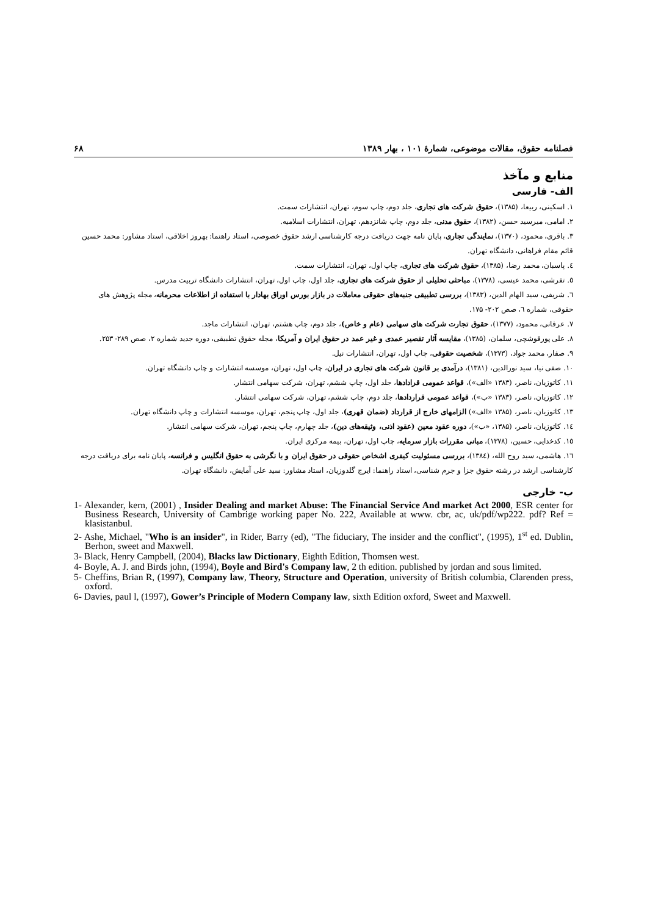فصلنامه حقوق، مقالات موضوعی، شمارۀ ۱۰۱ ، بهار ۱۳۸۹ ۶۸
منابع و مآخذ
الف- فارسی
۱. اسکینی، ربیعا، (۱۳۸۵)، حقوق شرکت های تجاری، جلد دوم، چاپ سوم، تهران، انتشارات سمت.
۲. امامی، میرسید حسن، (۱۳۸۲)، حقوق مدنی، جلد دوم، چاپ شانزدهم، تهران، انتشارات اسلامیه.
۳. باقری، محمود، (۱۳۷۰)، نمایندگی تجاری، پایان نامه جهت دریافت درجه کارشناسی ارشد حقوق خصوصی، استاد راهنما: بهروز اخلاقی، استاد مشاور: محمد حسین قائم مقام فراهانی، دانشگاه تهران.
٤. پاسبان، محمد رضا، (۱۳۸۵)، حقوق شرکت های تجاری، چاپ اول، تهران، انتشارات سمت.
٥. تفرشی، محمد عیسی، (۱۳۷۸)، مباحثی تحلیلی از حقوق شرکت های تجاری، جلد اول، چاپ اول، تهران، انتشارات دانشگاه تربیت مدرس.
٦. شریفی، سید الهام الدین، (۱۳۸۳)، بررسی تطبیقی جنبه‌های حقوقی معاملات در بازار بورس اوراق بهادار با استفاده از اطلاعات محرمانه، مجله پژوهش های حقوقی، شماره ٦، صص ۲۰۲- ۱۷۵.
۷. عرفانی، محمود، (۱۳۷۷)، حقوق تجارت شرکت های سهامی (عام و خاص)، جلد دوم، چاپ هشتم، تهران، انتشارات ماجد.
۸. علی پورقوشچی، سلمان، (۱۳۸۵)، مقایسه آثار تقصیر عمدی و غیر عمد در حقوق ایران و آمریکا، مجله حقوق تطبیقی، دوره جدید شماره ۲، صص ۲۸۹- ۲۵۳.
۹. صفار، محمد جواد، (۱۳۷۳)، شخصیت حقوقی، چاپ اول، تهران، انتشارات نیل.
۱۰. صفی نیا، سید نورالدین، (۱۳۸۱)، درآمدی بر قانون شرکت های تجاری در ایران، چاپ اول، تهران، موسسه انتشارات و چاپ دانشگاه تهران.
۱۱. کاتوزیان، ناصر، (۱۳۸۳ «الف»)، قواعد عمومی قرادادها، جلد اول، چاپ ششم، تهران، شرکت سهامی انتشار.
۱۲. کاتوزیان، ناصر، (۱۳۸۳ «ب»)، قواعد عمومی قراردادها، جلد دوم، چاپ ششم، تهران، شرکت سهامی انتشار.
۱۳. کاتوزیان، ناصر، (۱۳۸۵ «الف») الزامهای خارج از قرارداد (ضمان قهری)، جلد اول، چاپ پنجم، تهران، موسسه انتشارات و چاپ دانشگاه تهران.
۱٤. کاتوزیان، ناصر، (۱۳۸۵، «ب»)، دوره عقود معین (عقود اذنی، وثیقه‌های دین)، جلد چهارم، چاپ پنجم، تهران، شرکت سهامی انتشار.
۱٥. کدخدایی، حسین، (۱۳۷۸)، مبانی مقررات بازار سرمایه، چاپ اول، تهران، بیمه مرکزی ایران.
۱٦. هاشمی، سید روح الله، (۱۳۸٤)، بررسی مسئولیت کیفری اشخاص حقوقی در حقوق ایران و با نگرشی به حقوق انگلیس و فرانسه، پایان نامه برای دریافت درجه کارشناسی ارشد در رشته حقوق جزا و جرم شناسی، استاد راهنما: ایرج گلدوزیان، استاد مشاور: سید علی آمایش، دانشگاه تهران.
ب- خارجی
1- Alexander, kern, (2001) , Insider Dealing and market Abuse: The Financial Service And market Act 2000, ESR center for Business Research, University of Cambrige working paper No. 222, Available at www. cbr, ac, uk/pdf/wp222. pdf? Ref = klasistanbul.
2- Ashe, Michael, "Who is an insider", in Rider, Barry (ed), "The fiduciary, The insider and the conflict", (1995), 1<sup>st</sup> ed. Dublin, Berhon, sweet and Maxwell.
3- Black, Henry Campbell, (2004), Blacks law Dictionary, Eighth Edition, Thomsen west.
4- Boyle, A. J. and Birds john, (1994), Boyle and Bird's Company law, 2 th edition. published by jordan and sous limited.
5- Cheffins, Brian R, (1997), Company law, Theory, Structure and Operation, university of British columbia, Clarenden press, oxford.
6- Davies, paul l, (1997), Gower’s Principle of Modern Company law, sixth Edition oxford, Sweet and Maxwell.